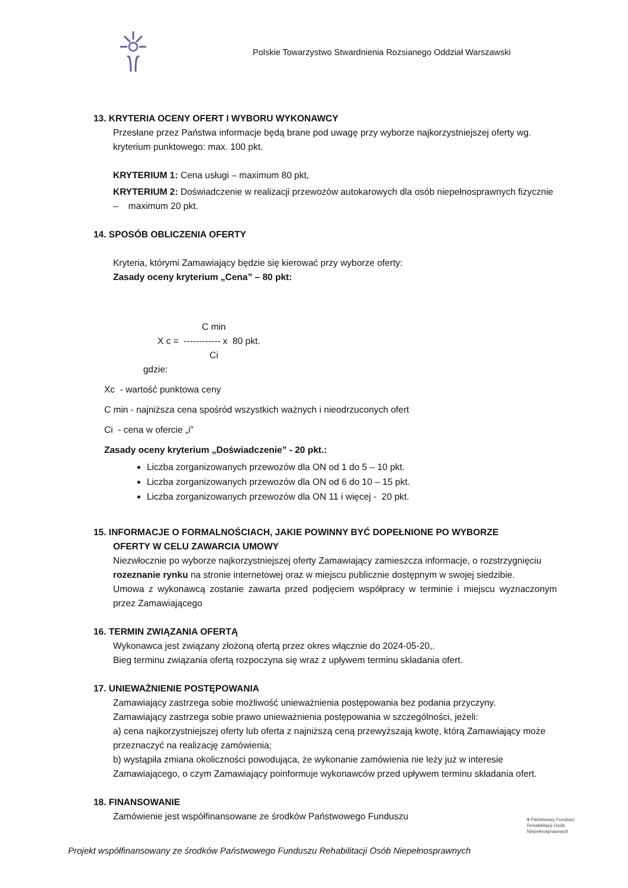Polskie Towarzystwo Stwardnienia Rozsianego Oddział Warszawski
13. KRYTERIA OCENY OFERT I WYBORU WYKONAWCY
Przesłane przez Państwa informacje będą brane pod uwagę przy wyborze najkorzystniejszej oferty wg. kryterium punktowego: max. 100 pkt.
KRYTERIUM 1: Cena usługi – maximum 80 pkt,
KRYTERIUM 2: Doświadczenie w realizacji przewozów autokarowych dla osób niepełnosprawnych fizycznie – maximum 20 pkt.
14. SPOSÓB OBLICZENIA OFERTY
Kryteria, którymi Zamawiający będzie się kierować przy wyborze oferty:
Zasady oceny kryterium „Cena” – 80 pkt:
C min
X c = ------------ x 80 pkt.
Ci
gdzie:
Xc - wartość punktowa ceny
C min - najniższa cena spośród wszystkich ważnych i nieodrzuconych ofert
Ci - cena w ofercie „i”
Zasady oceny kryterium „Doświadczenie” - 20 pkt.:
Liczba zorganizowanych przewozów dla ON od 1 do 5 – 10 pkt.
Liczba zorganizowanych przewozów dla ON od 6 do 10 – 15 pkt.
Liczba zorganizowanych przewozów dla ON 11 i więcej - 20 pkt.
15. INFORMACJE O FORMALNOŚCIACH, JAKIE POWINNY BYĆ DOPEŁNIONE PO WYBORZE
OFERTY W CELU ZAWARCIA UMOWY
Niezwłocznie po wyborze najkorzystniejszej oferty Zamawiający zamieszcza informacje, o rozstrzygnięciu rozeznanie rynku na stronie internetowej oraz w miejscu publicznie dostępnym w swojej siedzibie.
Umowa z wykonawcą zostanie zawarta przed podjęciem współpracy w terminie i miejscu wyznaczonym przez Zamawiającego
16. TERMIN ZWIĄZANIA OFERTĄ
Wykonawca jest związany złożoną ofertą przez okres włącznie do 2024-05-20,.
Bieg terminu związania ofertą rozpoczyna się wraz z upływem terminu składania ofert.
17. UNIEWAŻNIENIE POSTĘPOWANIA
Zamawiający zastrzega sobie możliwość unieważnienia postępowania bez podania przyczyny.
Zamawiający zastrzega sobie prawo unieważnienia postępowania w szczególności, jeżeli:
a) cena najkorzystniejszej oferty lub oferta z najniższą ceną przewyższają kwotę, którą Zamawiający może przeznaczyć na realizację zamówienia;
b) wystąpiła zmiana okoliczności powodująca, że wykonanie zamówienia nie leży już w interesie Zamawiającego, o czym Zamawiający poinformuje wykonawców przed upływem terminu składania ofert.
18. FINANSOWANIE
Zamówienie jest współfinansowane ze środków Państwowego Funduszu
♥ Państwowy Fundusz
Rehabilitacji Osób
Niepełnosprawnych
Projekt współfinansowany ze środków Państwowego Funduszu Rehabilitacji Osób Niepełnosprawnych